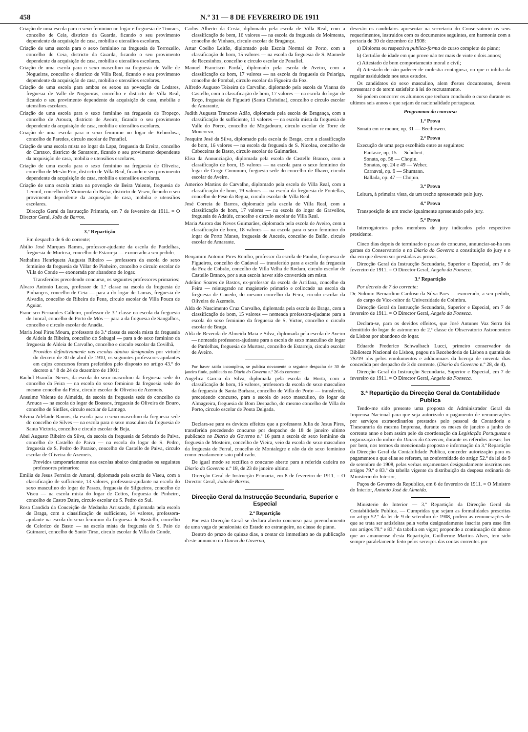458 N.º 31 — 8 DE FEVEREIRO DE 1911
Criação de uma escola para o sexo feminino no logar e freguesia de Touraes, concelho de Ceia, districto da Guarda, ficando o seu provimento dependente da acquisição de casa, mobilia e utensilios escolares.
Criação de uma escola para o sexo feminino na freguesia de Torrozello, concelho de Ceia, districto da Guarda, ficando o seu provimento dependente da acquisição de casa, mobilia e utensilios escolares.
Criação de uma escola para o sexo masculino na freguesia de Valle de Nogueiras, concelho e districto de Villa Real, ficando o seu provimento dependente da acquisição de casa, mobilia e utensilios escolares.
Criação de uma escola para ambos os sexos na povoação de Lodares, freguesia de Valle de Nogueiras, concelho e districto de Villa Real, ficando o seu provimento dependente da acquisição de casa, mobilia e utensilios escolares.
Criação de uma escola para o sexo feminino na freguesia de Tropeço, concelho de Arouca, districto de Aveiro, ficando o seu provimento dependente da acquisição de casa, mobilia e utensilios escolares.
Criação de uma escola para o sexo feminino no logar de Rebordosa, concelho de Paredes, circulo escolar de Penafiel.
Criação de uma escola mista no logar da Lapa, freguesia da Ereira, concelho do Cartaxo, districto de Santarem, ficando o seu provimento dependente da acquisição de casa, mobilia e utensilios escolares.
Criação de uma escola para o sexo feminino na freguesia de Oliveira, concelho de Mesão Frio, districto de Villa Real, ficando o seu provimento dependente da acquisição de casa, mobilia e utensilios escolares.
Criação de uma escola mista na povoação de Beira Valente, freguesia de Leomil, concelho de Moimenta da Beira, districto de Viseu, ficando o seu provimento dependente da acquisição de casa, mobilia e utensilios escolares.
Direcção Geral da Instrucção Primaria, em 7 de fevereiro de 1911. = O Director Geral, João de Barros.
3.ª Repartição
Em despacho de 6 do corrente:
Abilio José Marques Ramos, professor-ajudante da escola de Pardelhas, freguesia de Murtosa, concelho de Estarreja — exonerado a seu pedido.
Nathalina Henriqueta Augusta Ribeiro — professora da escola do sexo feminino da freguesia de Villar do Pinheiro, concelho e circulo escolar de Villa do Conde — exonerada por abandono de logar.
Transferidos precedendo concurso, os seguintes professores primarios:
Alvaro Antonio Lucas, professor de 1.ª classe na escola da freguesia de Pinhanços, concelho de Ceia — para a do logar de Lamas, freguesia de Alvadia, concelho de Ribeira de Pena, circulo escolar de Villa Pouca de Aguiar.
Francisco Fernandes Calleiro, professor de 3.ª classe na escola da freguesia de Juncal, concelho de Porto de Mós — para a da freguesia de Sangalhos, concelho e circulo escolar de Anadia.
Maria José Pires Moura, professora de 3.ª classe da escola mista da freguesia de Aldeia da Ribeira, concelho do Sabugal — para a do sexo feminino da freguesia de Aldeia de Carvalho, concelho e circulo escolar da Covilhã.
Providos definitivamente nas escolas abaixo designadas por virtude do decreto de 30 de abril de 1910, os seguintes professores-ajudantes em cujos concursos foram preferidos pelo disposto no artigo 43.º do decreto n.º 8 de 24 de dezembro de 1901:
Rachel Brandão Neves, da escola do sexo masculino da freguesia sede do concelho da Feira — na escola do sexo feminino da freguesia sede do mesmo concelho da Feira, circulo escolar de Oliveira de Azemeis.
Anselmo Valente de Almeida, da escola da freguesia sede do concelho de Arouca — na escola do logar de Boassos, freguesia de Oliveira do Bouro, concelho de Sinfães, circulo escolar de Lamego.
Silvina Adelaide Ramos, da escola para o sexo masculino da freguesia sede do concelho de Silves — na escola para o sexo masculino da freguesia de Santa Victoria, concelho e circulo escolar de Beja.
Abel Augusto Ribeiro da Silva, da escola da freguesia de Sobrado de Paiva, concelho de Castello de Paiva — na escola do logar de S. Pedro, freguesia de S. Pedro do Paraiso, concelho de Castello de Paiva, circulo escolar de Oliveira de Azemeis.
Providos temporariamente nas escolas abaixo designadas os seguintes professores primarios:
Emilia de Jesus Ferreira do Amaral, diplomada pela escola de Viseu, com a classificação de sufficiente, 13 valores, professora-ajudante na escola do sexo masculino do logar de Passos, freguesia de Silgueiros, concelho de Viseu — na escola mista do logar de Cettos, freguesia de Pinheiro, concelho de Castro Daire, circulo escolar de S. Pedro do Sul.
Rosa Candida da Conceição de Medanha Arriscado, diplomada pela escola de Braga, com a classificação de sufficiente, 14 valores, professora-ajudante na escola do sexo feminino da freguesia de Bristello, concelho de Celorico de Basto — na escola mista da freguesia de S. Paio de Guimarei, concelho de Santo Tirso, circulo escolar de Villa do Conde.
Carlos Alberto da Costa, diplomado pela escola de Villa Real, com a classificação de bom, 16 valores — na escola da freguesia de Moimenta, concelho de Vinhaes, circulo escolar de Bragança.
Artur Coelho Leitão, diplomado pela Escola Normal do Porto, com a classificação de bom, 15 valores — na escola da freguesia de S. Mamede de Recesinhos, concelho e circulo escolar de Penafiel.
Manuel Francisco Pardal, diplomado pela escola de Aveiro, com a classificação de bom, 17 valores — na escola da freguesia de Pelariga, concelho de Pombal, circulo escolar da Figueira da Foz.
Alfredo Augusto Teixeira de Carvalho, diplomado pela escola de Vianna do Castello, com a classificação de bom, 17 valores — na escola do logar de Roço, freguesia de Figueiró (Santa Christina), concelho e circulo escolar de Amarante.
Judith Augusta Trancoso Adão, diplomada pela escola de Bragança, com a classificação de sufficiente, 11 valores — na escola mista da freguesia de Valle do Porco, concelho de Mogadouro, circulo escolar de Torre de Moncorvo.
Joaquim José da Silva, diplomado pela escola de Braga, com a classificação de bom, 16 valores — na escola da freguesia de S. Nicolau, concelho de Cabeceiras de Basto, circulo escolar de Guimarães.
Elisa da Annunciação, diplomada pela escola de Castello Branco, com a classificação de bom, 15 valores — na escola para o sexo feminino do logar de Corgo Commum, freguesia sede do concelho de Ilhavo, circulo escolar de Aveiro.
Americo Martins de Carvalho, diplomado pela escola de Villa Real, com a classificação de bom, 19 valores — na escola da freguesia de Fontellas, concelho de Peso da Regua, circulo escolar de Villa Real.
José Correia de Barros, diplomado pela escola de Villa Real, com a classificação de bom, 17 valores — na escola do logar de Gravellos, freguesia de Adaúfe, concelho e circulo escolar de Villa Real.
Maria Aurora das Neves Guimarães, diplomada pela escola de Aveiro, com a classificação de bom, 18 valores — na escola para o sexo feminino do logar de Porto Manso, freguesia de Ancede, concelho de Baião, circulo escolar de Amarante.
Benjamim Antonio Pires Rombo, professor da escola de Painho, freguesia de Figueiros, concelho do Cadaval — transferido para a escola da freguesia da Foz de Cobrão, concelho de Villa Velha de Rodam, circulo escolar de Castello Branco, por a sua escola haver sido convertida em mista.
Adelino Soares de Bastos, ex-professor da escola de Arrifana, concelho da Feira — reintegrado no magisterio primario e collocado na escola da freguesia de Canedo, do mesmo concelho da Feira, circulo escolar da Oliveira de Azemeis.
Alda do Nascimento Cruz Carvalho, diplomada pela escola de Braga, com a classificação de bom, 15 valores — nomeada professora-ajudante para a escola do sexo feminino da freguesia de S. Victor, concelho e circulo escolar de Braga.
Alda de Rezenda de Almeida Maia e Silva, diplomada pela escola de Aveiro — nomeada professora-ajudante para a escola do sexo masculino do logar de Pardelhas, freguesia de Murtosa, concelho de Estarreja, circulo escolar de Aveiro.
Por haver saido incompleto, se publica novamente o seguinte despacho de 30 de janeiro findo, publicado no Diario do Governo n.º 26 do corrente:
Angelica Garcia da Silva, diplomada pela escola da Horta, com a classificação de bom, 16 valores, professora da escola do sexo masculino da freguesia de Santa Barbara, concelho de Villa do Porto — transferida, precedendo concurso, para a escola do sexo masculino, do logar de Almagreira, freguesia do Bom Despacho, do mesmo concelho de Villa do Porto, circulo escolar de Ponta Delgada.
Declara-se para os devidos effeitos que a professora Julia de Jesus Pires, transferida precedendo concurso por despacho de 18 de janeiro ultimo publicado no Diario do Governo n.º 16 para a escola do sexo feminino da freguesia de Mosteiro, concelho de Vieira, veio da escola do sexo masculino da freguesia de Ferral, concelho de Montalegre e não da do sexo feminino como erradamente saiu publicado.
De igual modo se rectifica o concurso aberto para a referida cadeira no Diario do Governo n.º 18, de 23 de janeiro ultimo.
Direcção Geral de Instrucção Primaria, em 8 de fevereiro de 1911. = O Director Geral, João de Barros.
Direcção Geral da Instrucção Secundaria, Superior e Especial
2.ª Repartição
Por esta Direcção Geral se declara aberto concurso para preenchimento de uma vaga de pensionista do Estado no estrangeiro, na classe de piano.
Dentro do prazo de quinze dias, a contar do immediato ao da publicação d'este annuncio no Diario do Governo,
deverão os candidatos apresentar na secretaria do Conservatorio os seus requerimentos, instruidos com os documentos seguintes, em harmonia com a portaria de 30 de dezembro de 1908:
a) Diploma ou respectiva publica-forma do curso completo de piano;
b) Certidão de idade em que prove não ter mais de vinte e dois annos;
c) Attestado de bom comportamento moral e civil;
d) Attestado de não padecer de molestia contagiosa, ou que o inhiba da regular assiduidade nos seus estudos.
Os candidatos do sexo masculino, alem d'estes documentos, devem apresentar o de terem satisfeito á lei do recrutamento.
Só podem concorrer os alumnos que tenham concluido o curso durante os ultimos seis annos e que sejam de nacionalidade portugueza.
Programma do concurso
1.ª Prova
Sonata em re menor, op. 31 — Beethowen.
2.ª Prova
Execução de uma peça escolhida entre as seguintes:
Fantasie, op. 15 — Schubert.
Sonata, op. 58 — Chopin.
Sonatas, op. 24 e 49 — Weber.
Carnaval, op. 9 — Shumann.
Ballada, op. 47 — Chopin.
3.ª Prova
Leitura, á primeira vista, de um trecho apresentado pelo jury.
4.ª Prova
Transposição de um trecho igualmente apresentado pelo jury.
5.ª Prova
Interrogatorios pelos membros do jury indicados pelo respectivo presidente.
Cinco dias depois de terminado o prazo do concurso, annunciar-se-ha nos geraes do Conservatorio e no Diario do Governo a constituição do jury e o dia em que devem ser prestadas as provas.
Direcção Geral da Instrucção Secundaria, Superior e Especial, em 7 de fevereiro de 1911. = O Director Geral, Angelo da Fonseca.
3.ª Repartição
Por decreto de 7 do corrente:
Dr. Sidonio Bernardino Cardoso da Silva Paes — exonerado, a seu pedido, do cargo de Vice-reitor da Universidade de Coimbra.
Direcção Geral da Instrucção Secundaria, Superior e Especial, em 7 de fevereiro de 1911. = O Director Geral, Angelo da Fonseca.
Declara-se, para os devidos effeitos, que José Antunes Vaz Serra foi demittido do logar de astronomo de 2.ª classe do Observatorio Astronomico de Lisboa por abandono do logar.
Eduardo Frederico Schwalbach Lucci, primeiro conservador da Biblioteca Nacional de Lisboa, pagou na Recebedoria de Lisboa a quantia de 7$219 réis pelos emolumentos e addicionaes da licença de noventa dias concedida por despacho de 3 do corrente. (Diario do Governo n.º 28, de 4).
Direcção Geral da Instrucção Secundaria, Superior e Especial, em 7 de fevereiro de 1911. = O Director Geral, Angelo da Fonseca.
3.ª Repartição da Direcção Geral da Contabilidade Publica
Tendo-me sido presente uma proposta do Administrador Geral da Imprensa Nacional para que seja autorizado o pagamento de remunerações por serviços extraordinarios prestados pelo pessoal da Contadoria e Thesouraria da mesma Imprensa, durante os meses de janeiro a junho do corrente anno e bem assim pelo da coordenação da Legislação Portugueza e organização do indice do Diario do Governo, durante os referidos meses: hei por bem, nos termos da mencionada proposta e informação da 3.ª Repartição da Direcção Geral da Contabilidade Publica, conceder autorização para os pagamentos a que ellas se referem, na conformidade do artigo 52.º da lei de 9 de setembro de 1908, pelas verbas orçamentaes designadamente inscritas nos artigos 79.º e 83.º da tabella vigente da distribuição da despesa ordinaria do Ministerio do Interior.
Paços do Governo da Republica, em 6 de fevereiro de 1911. = O Ministro do Interior, Antonio José de Almeida.
Ministerio do Interior — 3.ª Repartição da Direcção Geral da Contabilidade Publica. — Cumpridas que sejam as formalidades prescritas no artigo 52.º da lei de 9 de setembro de 1908, podem as remunerações de que se trata ser satisfeitas pela verba designadamente inscrita para esse fim nos artigos 79.º e 83.º da tabella em vigor; propondo a continuação do abono que ao amanuense d'esta Repartição, Guilherme Martins Alves, tem sido sempre paralelamente feito pelos serviços das contas correntes por